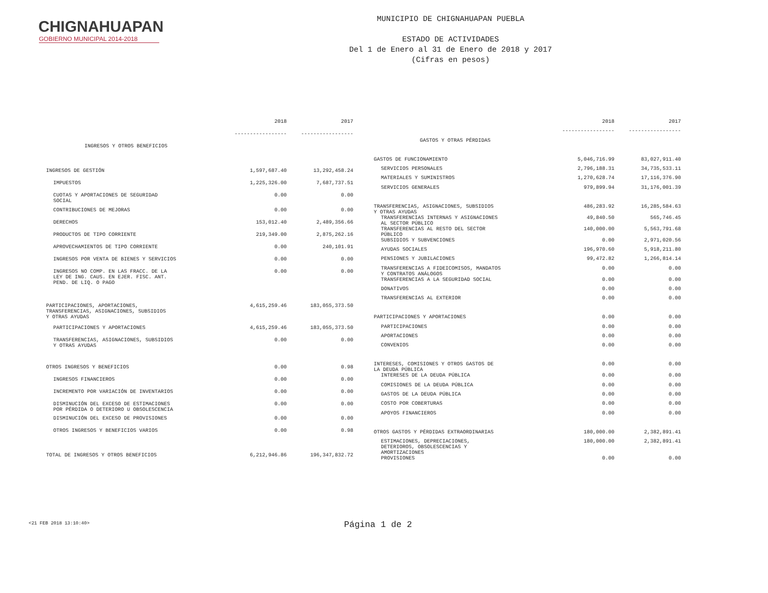CHIGNAHUAPAN
GOBIERNO MUNICIPAL 2014-2018
MUNICIPIO DE CHIGNAHUAPAN PUEBLA
ESTADO DE ACTIVIDADES
Del 1 de Enero al 31 de Enero de 2018 y 2017
(Cifras en pesos)
| | 2018 | 2017 |
| --- | --- | --- |
| | ----------------- | ----------------- |
| INGRESOS Y OTROS BENEFICIOS | | |
| INGRESOS DE GESTIÓN | 1,597,687.40 | 13,292,458.24 |
| IMPUESTOS | 1,225,326.00 | 7,687,737.51 |
| CUOTAS Y APORTACIONES DE SEGURIDAD SOCIAL | 0.00 | 0.00 |
| CONTRIBUCIONES DE MEJORAS | 0.00 | 0.00 |
| DERECHOS | 153,012.40 | 2,489,356.66 |
| PRODUCTOS DE TIPO CORRIENTE | 219,349.00 | 2,875,262.16 |
| APROVECHAMIENTOS DE TIPO CORRIENTE | 0.00 | 240,101.91 |
| INGRESOS POR VENTA DE BIENES Y SERVICIOS | 0.00 | 0.00 |
| INGRESOS NO COMP. EN LAS FRACC. DE LA LEY DE ING. CAUS. EN EJER. FISC. ANT. PEND. DE LIQ. O PAGO | 0.00 | 0.00 |
| PARTICIPACIONES, APORTACIONES, TRANSFERENCIAS, ASIGNACIONES, SUBSIDIOS Y OTRAS AYUDAS | 4,615,259.46 | 183,055,373.50 |
| PARTICIPACIONES Y APORTACIONES | 4,615,259.46 | 183,055,373.50 |
| TRANSFERENCIAS, ASIGNACIONES, SUBSIDIOS Y OTRAS AYUDAS | 0.00 | 0.00 |
| OTROS INGRESOS Y BENEFICIOS | 0.00 | 0.98 |
| INGRESOS FINANCIEROS | 0.00 | 0.00 |
| INCREMENTO POR VARIACIÓN DE INVENTARIOS | 0.00 | 0.00 |
| DISMINUCIÓN DEL EXCESO DE ESTIMACIONES POR PÉRDIDA O DETERIORO U OBSOLESCENCIA | 0.00 | 0.00 |
| DISMINUCIÓN DEL EXCESO DE PROVISIONES | 0.00 | 0.00 |
| OTROS INGRESOS Y BENEFICIOS VARIOS | 0.00 | 0.98 |
| TOTAL DE INGRESOS Y OTROS BENEFICIOS | 6,212,946.86 | 196,347,832.72 |
| | 2018 | 2017 |
| --- | --- | --- |
| | ----------------- | ----------------- |
| GASTOS Y OTRAS PÉRDIDAS | | |
| GASTOS DE FUNCIONAMIENTO | 5,046,716.99 | 83,027,911.40 |
| SERVICIOS PERSONALES | 2,796,188.31 | 34,735,533.11 |
| MATERIALES Y SUMINISTROS | 1,270,628.74 | 17,116,376.90 |
| SERVICIOS GENERALES | 979,899.94 | 31,176,001.39 |
| TRANSFERENCIAS, ASIGNACIONES, SUBSIDIOS Y OTRAS AYUDAS | 486,283.92 | 16,285,584.63 |
| TRANSFERENCIAS INTERNAS Y ASIGNACIONES AL SECTOR PÚBLICO | 49,840.50 | 565,746.45 |
| TRANSFERENCIAS AL RESTO DEL SECTOR PÚBLICO | 140,000.00 | 5,563,791.68 |
| SUBSIDIOS Y SUBVENCIONES | 0.00 | 2,971,020.56 |
| AYUDAS SOCIALES | 196,970.60 | 5,918,211.80 |
| PENSIONES Y JUBILACIONES | 99,472.82 | 1,266,814.14 |
| TRANSFERENCIAS A FIDEICOMISOS, MANDATOS Y CONTRATOS ANÁLOGOS | 0.00 | 0.00 |
| TRANSFERENCIAS A LA SEGURIDAD SOCIAL | 0.00 | 0.00 |
| DONATIVOS | 0.00 | 0.00 |
| TRANSFERENCIAS AL EXTERIOR | 0.00 | 0.00 |
| PARTICIPACIONES Y APORTACIONES | 0.00 | 0.00 |
| PARTICIPACIONES | 0.00 | 0.00 |
| APORTACIONES | 0.00 | 0.00 |
| CONVENIOS | 0.00 | 0.00 |
| INTERESES, COMISIONES Y OTROS GASTOS DE LA DEUDA PÚBLICA | 0.00 | 0.00 |
| INTERESES DE LA DEUDA PÚBLICA | 0.00 | 0.00 |
| COMISIONES DE LA DEUDA PÚBLICA | 0.00 | 0.00 |
| GASTOS DE LA DEUDA PÚBLICA | 0.00 | 0.00 |
| COSTO POR COBERTURAS | 0.00 | 0.00 |
| APOYOS FINANCIEROS | 0.00 | 0.00 |
| OTROS GASTOS Y PÉRDIDAS EXTRAORDINARIAS | 180,000.00 | 2,382,891.41 |
| ESTIMACIONES, DEPRECIACIONES, DETERIOROS, OBSOLESCENCIAS Y AMORTIZACIONES | 180,000.00 | 2,382,891.41 |
| PROVISIONES | 0.00 | 0.00 |
<21 FEB 2018 13:10:40> Página 1 de 2